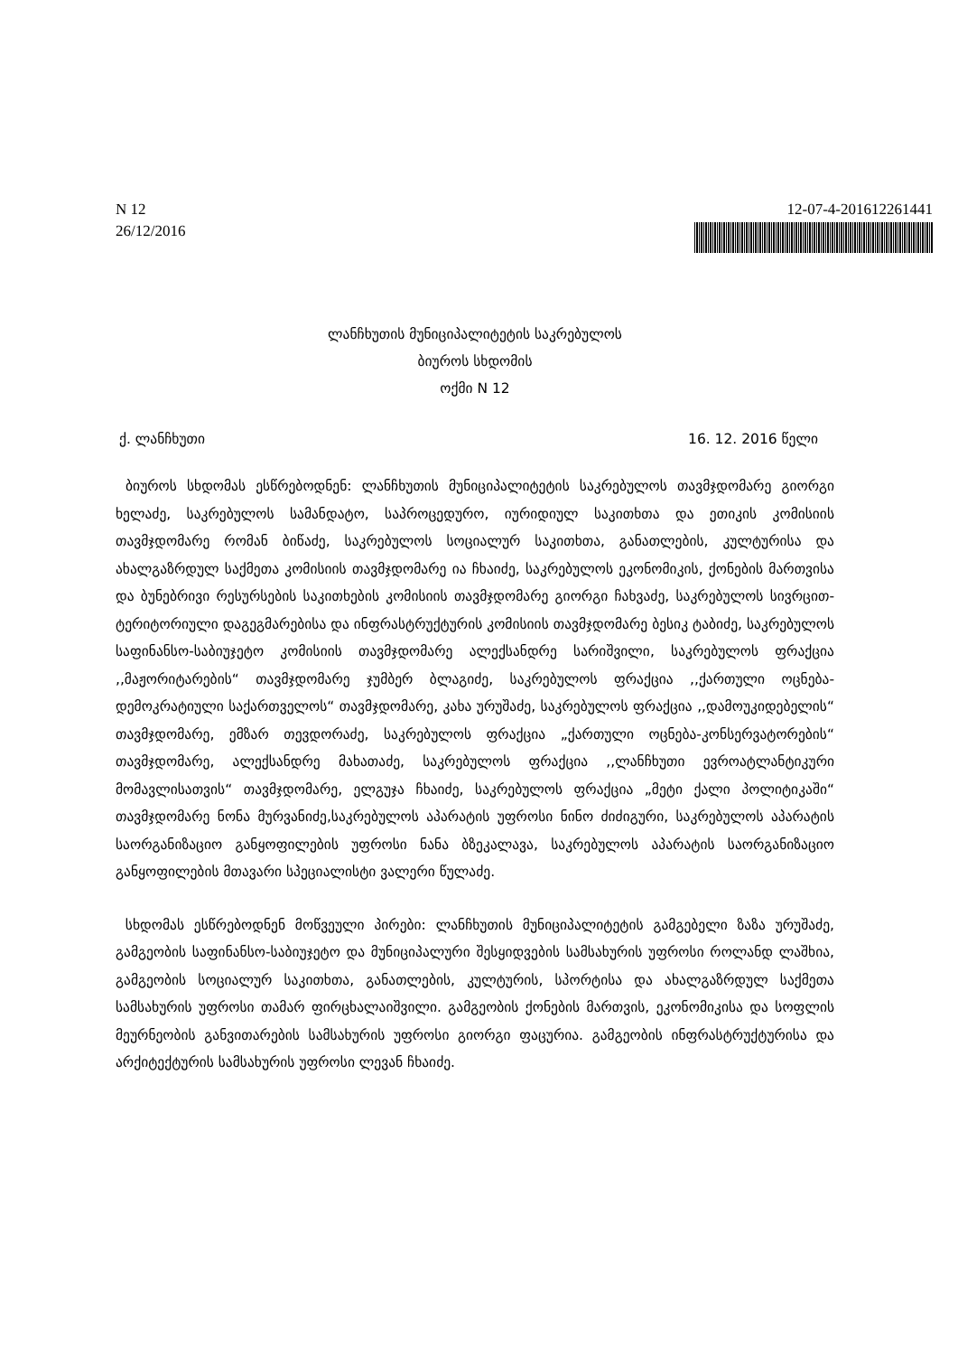N 12
26/12/2016
12-07-4-201612261441
ლანჩხუთის მუნიციპალიტეტის საკრებულოს
ბიუროს სხდომის
ოქმი N 12
ქ. ლანჩხუთი 16. 12. 2016 წელი
ბიუროს სხდომას ესწრებოდნენ: ლანჩხუთის მუნიციპალიტეტის საკრებულოს თავმჯდომარე გიორგი ხელაძე, საკრებულოს სამანდატო, საპროცედურო, იურიდიულ საკითხთა და ეთიკის კომისიის თავმჯდომარე რომან ბიწაძე, საკრებულოს სოციალურ საკითხთა, განათლების, კულტურისა და ახალგაზრდულ საქმეთა კომისიის თავმჯდომარე ია ჩხაიძე, საკრებულოს ეკონომიკის, ქონების მართვისა და ბუნებრივი რესურსების საკითხების კომისიის თავმჯდომარე გიორგი ჩახვაძე, საკრებულოს სივრცით-ტერიტორიული დაგეგმარებისა და ინფრასტრუქტურის კომისიის თავმჯდომარე ბესიკ ტაბიძე, საკრებულოს საფინანსო-საბიუჯეტო კომისიის თავმჯდომარე ალექსანდრე სარიშვილი, საკრებულოს ფრაქცია ,,მაჟორიტარების“ თავმჯდომარე ჯუმბერ ბლაგიძე, საკრებულოს ფრაქცია ,,ქართული ოცნება-დემოკრატიული საქართველოს“ თავმჯდომარე, კახა ურუშაძე, საკრებულოს ფრაქცია ,,დამოუკიდებელის“ თავმჯდომარე, ემზარ თევდორაძე, საკრებულოს ფრაქცია „ქართული ოცნება-კონსერვატორების“ თავმჯდომარე, ალექსანდრე მახათაძე, საკრებულოს ფრაქცია ,,ლანჩხუთი ევროატლანტიკური მომავლისათვის“ თავმჯდომარე, ელგუჯა ჩხაიძე, საკრებულოს ფრაქცია „მეტი ქალი პოლიტიკაში“ თავმჯდომარე ნონა მურვანიძე,საკრებულოს აპარატის უფროსი ნინო ძიძიგური, საკრებულოს აპარატის საორგანიზაციო განყოფილების უფროსი ნანა ბზეკალავა, საკრებულოს აპარატის საორგანიზაციო განყოფილების მთავარი სპეციალისტი ვალერი წულაძე.
სხდომას ესწრებოდნენ მოწვეული პირები: ლანჩხუთის მუნიციპალიტეტის გამგებელი ზაზა ურუშაძე, გამგეობის საფინანსო-საბიუჯეტო და მუნიციპალური შესყიდვების სამსახურის უფროსი როლანდ ლაშხია, გამგეობის სოციალურ საკითხთა, განათლების, კულტურის, სპორტისა და ახალგაზრდულ საქმეთა სამსახურის უფროსი თამარ ფირცხალაიშვილი. გამგეობის ქონების მართვის, ეკონომიკისა და სოფლის მეურნეობის განვითარების სამსახურის უფროსი გიორგი ფაცურია. გამგეობის ინფრასტრუქტურისა და არქიტექტურის სამსახურის უფროსი ლევან ჩხაიძე.